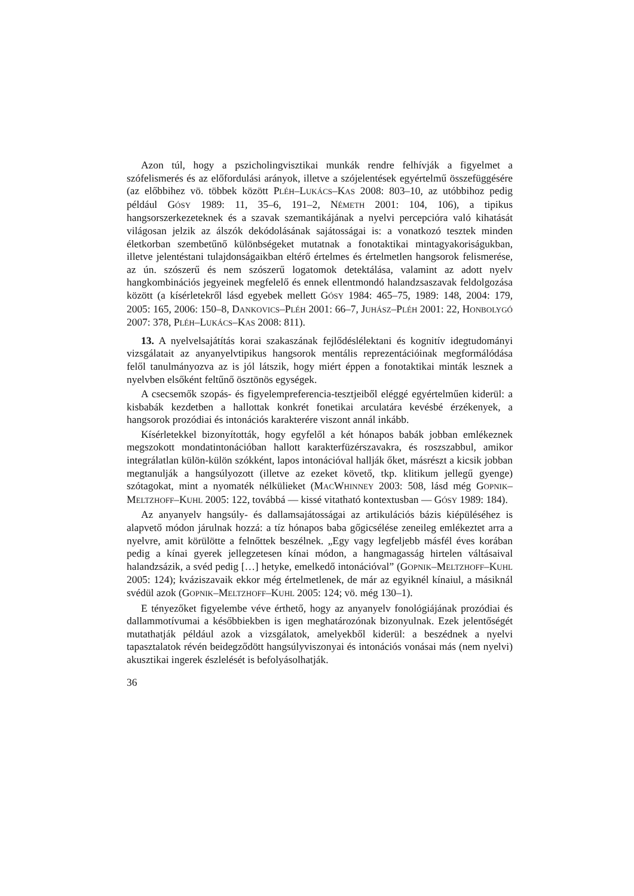Azon túl, hogy a pszicholingvisztikai munkák rendre felhívják a figyelmet a szófelismerés és az előfordulási arányok, illetve a szójelentések egyértelmű összefüggésére (az előbbihez vö. többek között PLÉH–LUKÁCS–KAS 2008: 803–10, az utóbbihoz pedig például GÓSY 1989: 11, 35–6, 191–2, NÉMETH 2001: 104, 106), a tipikus hangsorszerkezeteknek és a szavak szemantikájának a nyelvi percepcióra való kihatását világosan jelzik az álszók dekódolásának sajátosságai is: a vonatkozó tesztek minden életkorban szembetűnő különbségeket mutatnak a fonotaktikai mintagyakoriságukban, illetve jelentéstani tulajdonságaikban eltérő értelmes és értelmetlen hangsorok felismerése, az ún. szószerű és nem szószerű logatomok detektálása, valamint az adott nyelv hangkombinációs jegyeinek megfelelő és ennek ellentmondó halandzsaszavak feldolgozása között (a kísérletekről lásd egyebek mellett GÓSY 1984: 465–75, 1989: 148, 2004: 179, 2005: 165, 2006: 150–8, DANKOVICS–PLÉH 2001: 66–7, JUHÁSZ–PLÉH 2001: 22, HONBOLYGÓ 2007: 378, PLÉH–LUKÁCS–KAS 2008: 811).
13. A nyelvelsajátítás korai szakaszának fejlődéslélektani és kognitív idegtudományi vizsgálatait az anyanyelvtipikus hangsorok mentális reprezentációinak megformálódása felől tanulmányozva az is jól látszik, hogy miért éppen a fonotaktikai minták lesznek a nyelvben elsőként feltűnő ösztönös egységek.
A csecsemők szopás- és figyelempreferencia-tesztjeiből eléggé egyértelműen kiderül: a kisbabák kezdetben a hallottak konkrét fonetikai arculatára kevésbé érzékenyek, a hangsorok prozódiai és intonációs karakterére viszont annál inkább.
Kísérletekkel bizonyították, hogy egyfelől a két hónapos babák jobban emlékeznek megszokott mondatintonációban hallott karakterfüzérszavakra, és roszszabbul, amikor integrálatlan külön-külön szókként, lapos intonációval hallják őket, másrészt a kicsik jobban megtanulják a hangsúlyozott (illetve az ezeket követő, tkp. klitikum jellegű gyenge) szótagokat, mint a nyomaték nélkülieket (MACWHINNEY 2003: 508, lásd még GOPNIK–MELTZHOFF–KUHL 2005: 122, továbbá — kissé vitatható kontextusban — GÓSY 1989: 184).
Az anyanyelv hangsúly- és dallamsajátosságai az artikulációs bázis kiépüléséhez is alapvető módon járulnak hozzá: a tíz hónapos baba gőgicsélése zeneileg emlékeztet arra a nyelvre, amit körülötte a felnőttek beszélnek. „Egy vagy legfeljebb másfél éves korában pedig a kínai gyerek jellegzetesen kínai módon, a hangmagasság hirtelen váltásaival halandzsázik, a svéd pedig […] hetyke, emelkedő intonációval” (GOPNIK–MELTZHOFF–KUHL 2005: 124); kváziszavaik ekkor még értelmetlenek, de már az egyiknél kínaiul, a másiknál svédül azok (GOPNIK–MELTZHOFF–KUHL 2005: 124; vö. még 130–1).
E tényezőket figyelembe véve érthető, hogy az anyanyelv fonológiájának prozódiai és dallammotívumai a későbbiekben is igen meghatározónak bizonyulnak. Ezek jelentőségét mutathatják például azok a vizsgálatok, amelyekből kiderül: a beszédnek a nyelvi tapasztalatok révén beidegződött hangsúlyviszonyai és intonációs vonásai más (nem nyelvi) akusztikai ingerek észlelését is befolyásolhatják.
36